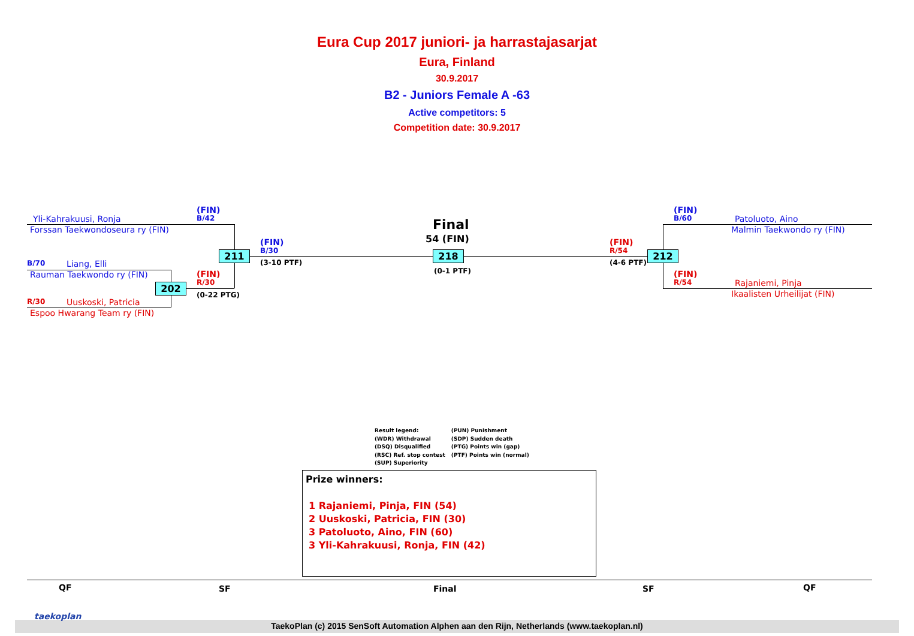Eura Cup 2017 juniori- ja harrastajasarjat
Eura, Finland
30.9.2017
B2 - Juniors Female A -63
Active competitors: 5
Competition date: 30.9.2017
Yli-Kahrakuusi, Ronja
Forssan Taekwondoseura ry (FIN)
B/70 Liang, Elli
Rauman Taekwondo ry (FIN)
R/30 Uuskoski, Patricia
Espoo Hwarang Team ry (FIN)
(FIN)
B/42
(FIN)
R/30
(0-22 PTG)
211
202
(FIN)
B/30
(3-10 PTF)
Final
54 (FIN)
218
(0-1 PTF)
(FIN)
R/54
(4-6 PTF)
212
(FIN)
B/60 Patoluoto, Aino
Malmin Taekwondo ry (FIN)
(FIN)
R/54 Rajaniemi, Pinja
Ikaalisten Urheilijat (FIN)
Result legend:
(WDR) Withdrawal
(DSQ) Disqualified
(RSC) Ref. stop contest
(SUP) Superiority
(PUN) Punishment
(SDP) Sudden death
(PTG) Points win (gap)
(PTF) Points win (normal)
Prize winners:
1 Rajaniemi, Pinja, FIN (54)
2 Uuskoski, Patricia, FIN (30)
3 Patoluoto, Aino, FIN (60)
3 Yli-Kahrakuusi, Ronja, FIN (42)
QF SF Final SF QF
taekoplan
TaekoPlan (c) 2015 SenSoft Automation Alphen aan den Rijn, Netherlands (www.taekoplan.nl)